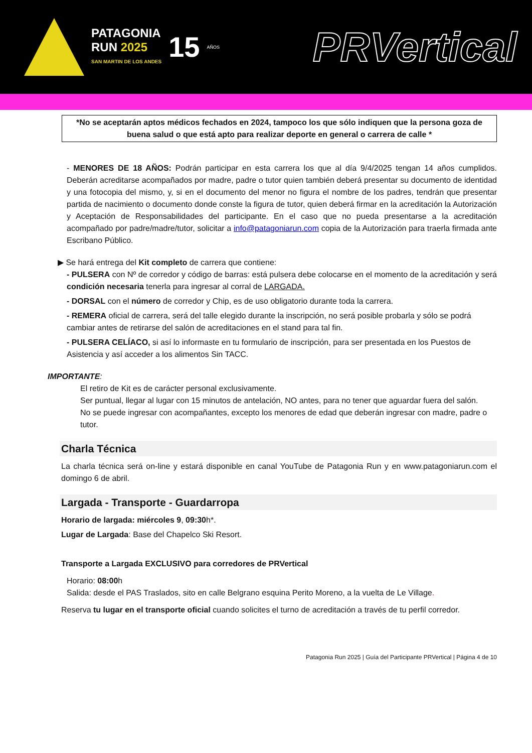PATAGONIA
RUN 2025
SAN MARTIN DE LOS ANDES
15 AÑOS
PRVertical
*No se aceptarán aptos médicos fechados en 2024, tampoco los que sólo indiquen que la persona goza de buena salud o que está apto para realizar deporte en general o carrera de calle *
- MENORES DE 18 AÑOS: Podrán participar en esta carrera los que al día 9/4/2025 tengan 14 años cumplidos. Deberán acreditarse acompañados por madre, padre o tutor quien también deberá presentar su documento de identidad y una fotocopia del mismo, y, si en el documento del menor no figura el nombre de los padres, tendrán que presentar partida de nacimiento o documento donde conste la figura de tutor, quien deberá firmar en la acreditación la Autorización y Aceptación de Responsabilidades del participante. En el caso que no pueda presentarse a la acreditación acompañado por padre/madre/tutor, solicitar a info@patagoniarun.com copia de la Autorización para traerla firmada ante Escribano Público.
▶ Se hará entrega del Kit completo de carrera que contiene:
- PULSERA con Nº de corredor y código de barras: está pulsera debe colocarse en el momento de la acreditación y será condición necesaria tenerla para ingresar al corral de LARGADA.
- DORSAL con el número de corredor y Chip, es de uso obligatorio durante toda la carrera.
- REMERA oficial de carrera, será del talle elegido durante la inscripción, no será posible probarla y sólo se podrá cambiar antes de retirarse del salón de acreditaciones en el stand para tal fin.
- PULSERA CELÍACO, si así lo informaste en tu formulario de inscripción, para ser presentada en los Puestos de Asistencia y así acceder a los alimentos Sin TACC.
IMPORTANTE:
El retiro de Kit es de carácter personal exclusivamente.
Ser puntual, llegar al lugar con 15 minutos de antelación, NO antes, para no tener que aguardar fuera del salón.
No se puede ingresar con acompañantes, excepto los menores de edad que deberán ingresar con madre, padre o tutor.
Charla Técnica
La charla técnica será on-line y estará disponible en canal YouTube de Patagonia Run y en www.patagoniarun.com el domingo 6 de abril.
Largada - Transporte - Guardarropa
Horario de largada: miércoles 9, 09:30h*.
Lugar de Largada: Base del Chapelco Ski Resort.
Transporte a Largada EXCLUSIVO para corredores de PRVertical
Horario: 08:00h
Salida: desde el PAS Traslados, sito en calle Belgrano esquina Perito Moreno, a la vuelta de Le Village.
Reserva tu lugar en el transporte oficial cuando solicites el turno de acreditación a través de tu perfil corredor.
Patagonia Run 2025 | Guía del Participante PRVertical | Página 4 de 10